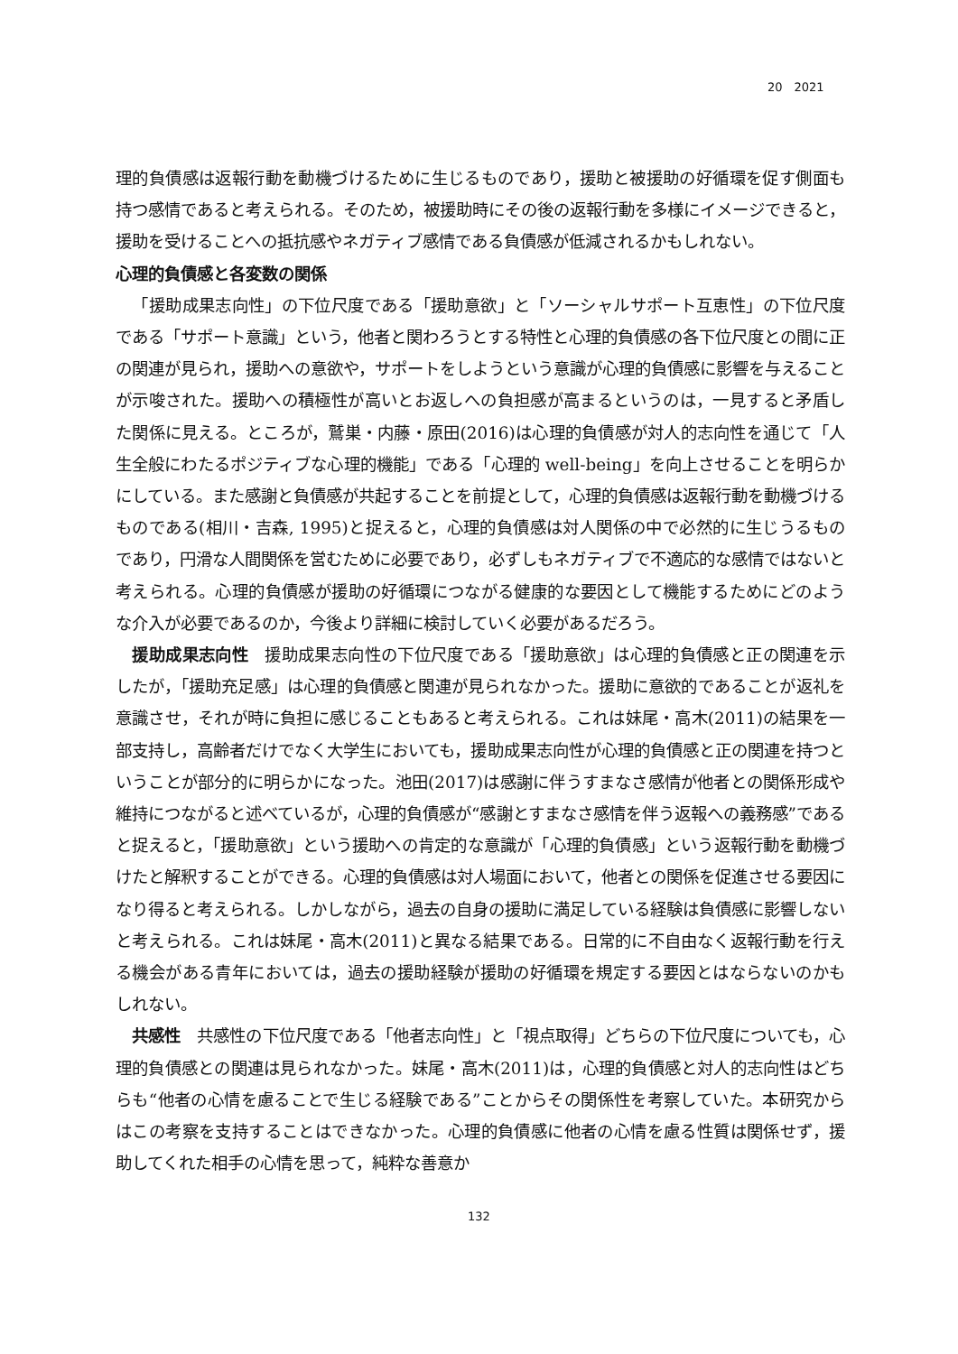20　2021
理的負債感は返報行動を動機づけるために生じるものであり，援助と被援助の好循環を促す側面も持つ感情であると考えられる。そのため，被援助時にその後の返報行動を多様にイメージできると，援助を受けることへの抵抗感やネガティブ感情である負債感が低減されるかもしれない。
心理的負債感と各変数の関係
「援助成果志向性」の下位尺度である「援助意欲」と「ソーシャルサポート互恵性」の下位尺度である「サポート意識」という，他者と関わろうとする特性と心理的負債感の各下位尺度との間に正の関連が見られ，援助への意欲や，サポートをしようという意識が心理的負債感に影響を与えることが示唆された。援助への積極性が高いとお返しへの負担感が高まるというのは，一見すると矛盾した関係に見える。ところが，鷲巣・内藤・原田(2016)は心理的負債感が対人的志向性を通じて「人生全般にわたるポジティブな心理的機能」である「心理的 well-being」を向上させることを明らかにしている。また感謝と負債感が共起することを前提として，心理的負債感は返報行動を動機づけるものである(相川・吉森, 1995)と捉えると，心理的負債感は対人関係の中で必然的に生じうるものであり，円滑な人間関係を営むために必要であり，必ずしもネガティブで不適応的な感情ではないと考えられる。心理的負債感が援助の好循環につながる健康的な要因として機能するためにどのような介入が必要であるのか，今後より詳細に検討していく必要があるだろう。
援助成果志向性　援助成果志向性の下位尺度である「援助意欲」は心理的負債感と正の関連を示したが，「援助充足感」は心理的負債感と関連が見られなかった。援助に意欲的であることが返礼を意識させ，それが時に負担に感じることもあると考えられる。これは妹尾・高木(2011)の結果を一部支持し，高齢者だけでなく大学生においても，援助成果志向性が心理的負債感と正の関連を持つということが部分的に明らかになった。池田(2017)は感謝に伴うすまなさ感情が他者との関係形成や維持につながると述べているが，心理的負債感が“感謝とすまなさ感情を伴う返報への義務感”であると捉えると，「援助意欲」という援助への肯定的な意識が「心理的負債感」という返報行動を動機づけたと解釈することができる。心理的負債感は対人場面において，他者との関係を促進させる要因になり得ると考えられる。しかしながら，過去の自身の援助に満足している経験は負債感に影響しないと考えられる。これは妹尾・高木(2011)と異なる結果である。日常的に不自由なく返報行動を行える機会がある青年においては，過去の援助経験が援助の好循環を規定する要因とはならないのかもしれない。
共感性　共感性の下位尺度である「他者志向性」と「視点取得」どちらの下位尺度についても，心理的負債感との関連は見られなかった。妹尾・高木(2011)は，心理的負債感と対人的志向性はどちらも“他者の心情を慮ることで生じる経験である”ことからその関係性を考察していた。本研究からはこの考察を支持することはできなかった。心理的負債感に他者の心情を慮る性質は関係せず，援助してくれた相手の心情を思って，純粋な善意か
132